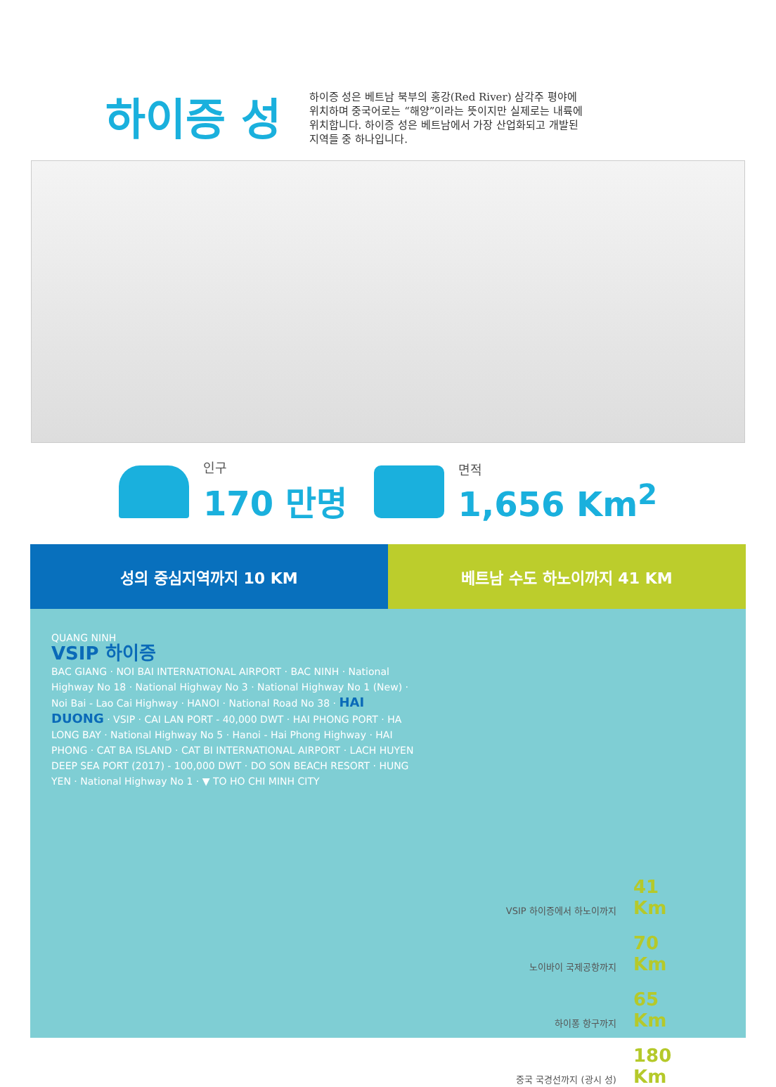하이증 성
하이증 성은 베트남 북부의 홍강(Red River) 삼각주 평야에 위치하며 중국어로는 “해양”이라는 뜻이지만 실제로는 내륙에 위치합니다. 하이증 성은 베트남에서 가장 산업화되고 개발된 지역들 중 하나입니다.
인구
170 만명
면적
1,656 Km<sup>2</sup>
성의 중심지역까지 10 KM 베트남 수도 하노이까지 41 KM
QUANG NINH
VSIP 하이증
BAC GIANG · NOI BAI INTERNATIONAL AIRPORT · BAC NINH · National Highway No 18 · National Highway No 3 · National Highway No 1 (New) · Noi Bai - Lao Cai Highway · HANOI · National Road No 38 · HAI DUONG · VSIP · CAI LAN PORT - 40,000 DWT · HAI PHONG PORT · HA LONG BAY · National Highway No 5 · Hanoi - Hai Phong Highway · HAI PHONG · CAT BA ISLAND · CAT BI INTERNATIONAL AIRPORT · LACH HUYEN DEEP SEA PORT (2017) - 100,000 DWT · DO SON BEACH RESORT · HUNG YEN · National Highway No 1 · ▼ TO HO CHI MINH CITY
VSIP 하이증에서 하노이까지 41 Km
노이바이 국제공항까지 70 Km
하이퐁 항구까지 65 Km
중국 국경선까지 (광시 성) 180 Km